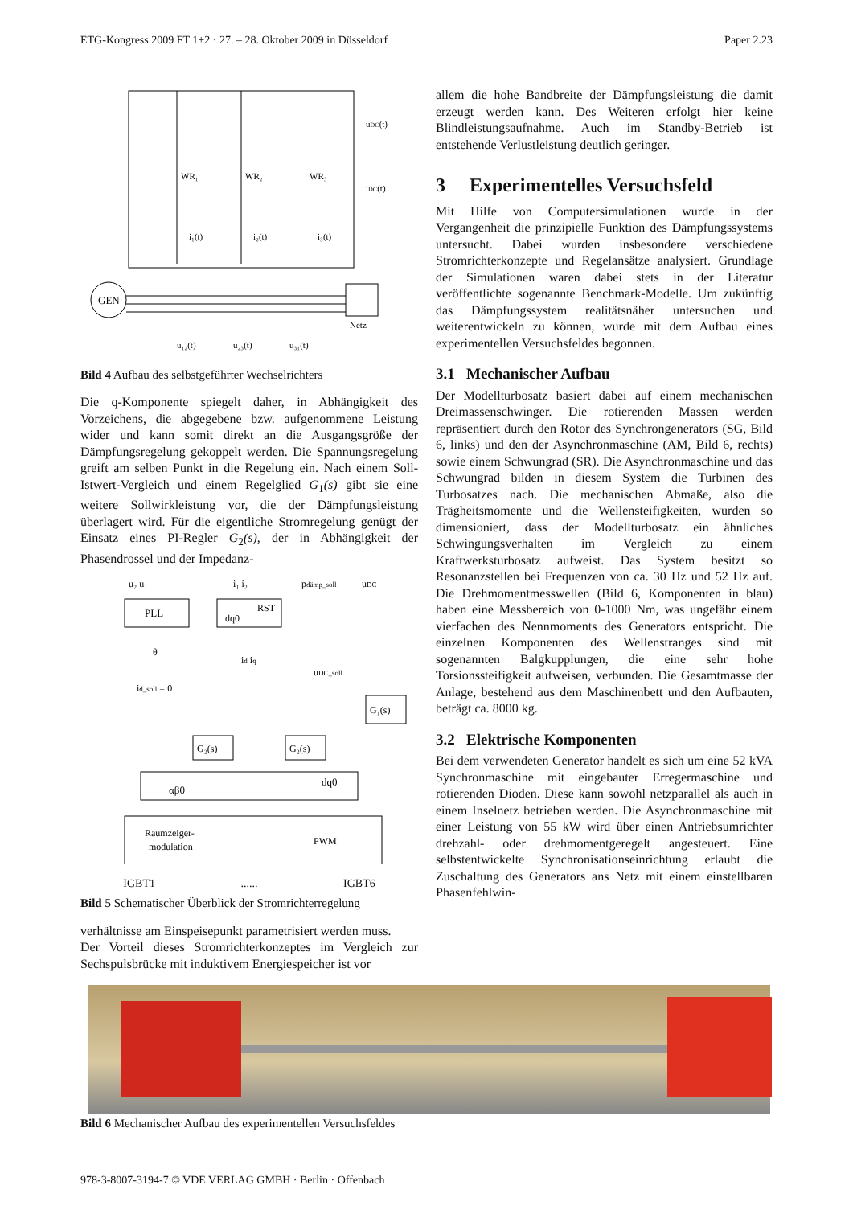ETG-Kongress 2009 FT 1+2 · 27. – 28. Oktober 2009 in Düsseldorf Paper 2.23
GEN
Netz
WR₁
WR₂
WR₃
i₁(t)
i₂(t)
i₃(t)
u₁₂(t)
u₂₃(t)
u₃₁(t)
uDC(t)
iDC(t)
Bild 4 Aufbau des selbstgeführter Wechselrichters
Die q-Komponente spiegelt daher, in Abhängigkeit des Vorzeichens, die abgegebene bzw. aufgenommene Leistung wider und kann somit direkt an die Ausgangsgröße der Dämpfungsregelung gekoppelt werden. Die Spannungsregelung greift am selben Punkt in die Regelung ein. Nach einem Soll-Istwert-Vergleich und einem Regelglied G<sub>1</sub>(s) gibt sie eine weitere Sollwirkleistung vor, die der Dämpfungsleistung überlagert wird. Für die eigentliche Stromregelung genügt der Einsatz eines PI-Regler G<sub>2</sub>(s), der in Abhängigkeit der Phasendrossel und der Impedanz-
PLL
dq0
RST
u₂ u₁
i₁ i₂
pdämp_soll
uDC
uDC_soll
id_soll = 0
id iq
θ
G₁(s)
G₂(s)
G₂(s)
αβ0
dq0
Raumzeiger-
modulation
PWM
IGBT1 ...... IGBT6
Bild 5 Schematischer Überblick der Stromrichterregelung
verhältnisse am Einspeisepunkt parametrisiert werden muss.
Der Vorteil dieses Stromrichterkonzeptes im Vergleich zur Sechspulsbrücke mit induktivem Energiespeicher ist vor
allem die hohe Bandbreite der Dämpfungsleistung die damit erzeugt werden kann. Des Weiteren erfolgt hier keine Blindleistungsaufnahme. Auch im Standby-Betrieb ist entstehende Verlustleistung deutlich geringer.
3 Experimentelles Versuchsfeld
Mit Hilfe von Computersimulationen wurde in der Vergangenheit die prinzipielle Funktion des Dämpfungssystems untersucht. Dabei wurden insbesondere verschiedene Stromrichterkonzepte und Regelansätze analysiert. Grundlage der Simulationen waren dabei stets in der Literatur veröffentlichte sogenannte Benchmark-Modelle. Um zukünftig das Dämpfungssystem realitätsnäher untersuchen und weiterentwickeln zu können, wurde mit dem Aufbau eines experimentellen Versuchsfeldes begonnen.
3.1 Mechanischer Aufbau
Der Modellturbosatz basiert dabei auf einem mechanischen Dreimassenschwinger. Die rotierenden Massen werden repräsentiert durch den Rotor des Synchrongenerators (SG, Bild 6, links) und den der Asynchronmaschine (AM, Bild 6, rechts) sowie einem Schwungrad (SR). Die Asynchronmaschine und das Schwungrad bilden in diesem System die Turbinen des Turbosatzes nach. Die mechanischen Abmaße, also die Trägheitsmomente und die Wellensteifigkeiten, wurden so dimensioniert, dass der Modellturbosatz ein ähnliches Schwingungsverhalten im Vergleich zu einem Kraftwerksturbosatz aufweist. Das System besitzt so Resonanzstellen bei Frequenzen von ca. 30 Hz und 52 Hz auf. Die Drehmomentmesswellen (Bild 6, Komponenten in blau) haben eine Messbereich von 0-1000 Nm, was ungefähr einem vierfachen des Nennmoments des Generators entspricht. Die einzelnen Komponenten des Wellenstranges sind mit sogenannten Balgkupplungen, die eine sehr hohe Torsionssteifigkeit aufweisen, verbunden. Die Gesamtmasse der Anlage, bestehend aus dem Maschinenbett und den Aufbauten, beträgt ca. 8000 kg.
3.2 Elektrische Komponenten
Bei dem verwendeten Generator handelt es sich um eine 52 kVA Synchronmaschine mit eingebauter Erregermaschine und rotierenden Dioden. Diese kann sowohl netzparallel als auch in einem Inselnetz betrieben werden. Die Asynchronmaschine mit einer Leistung von 55 kW wird über einen Antriebsumrichter drehzahl- oder drehmomentgeregelt angesteuert. Eine selbstentwickelte Synchronisationseinrichtung erlaubt die Zuschaltung des Generators ans Netz mit einem einstellbaren Phasenfehlwin-
Bild 6 Mechanischer Aufbau des experimentellen Versuchsfeldes
978-3-8007-3194-7 © VDE VERLAG GMBH · Berlin · Offenbach